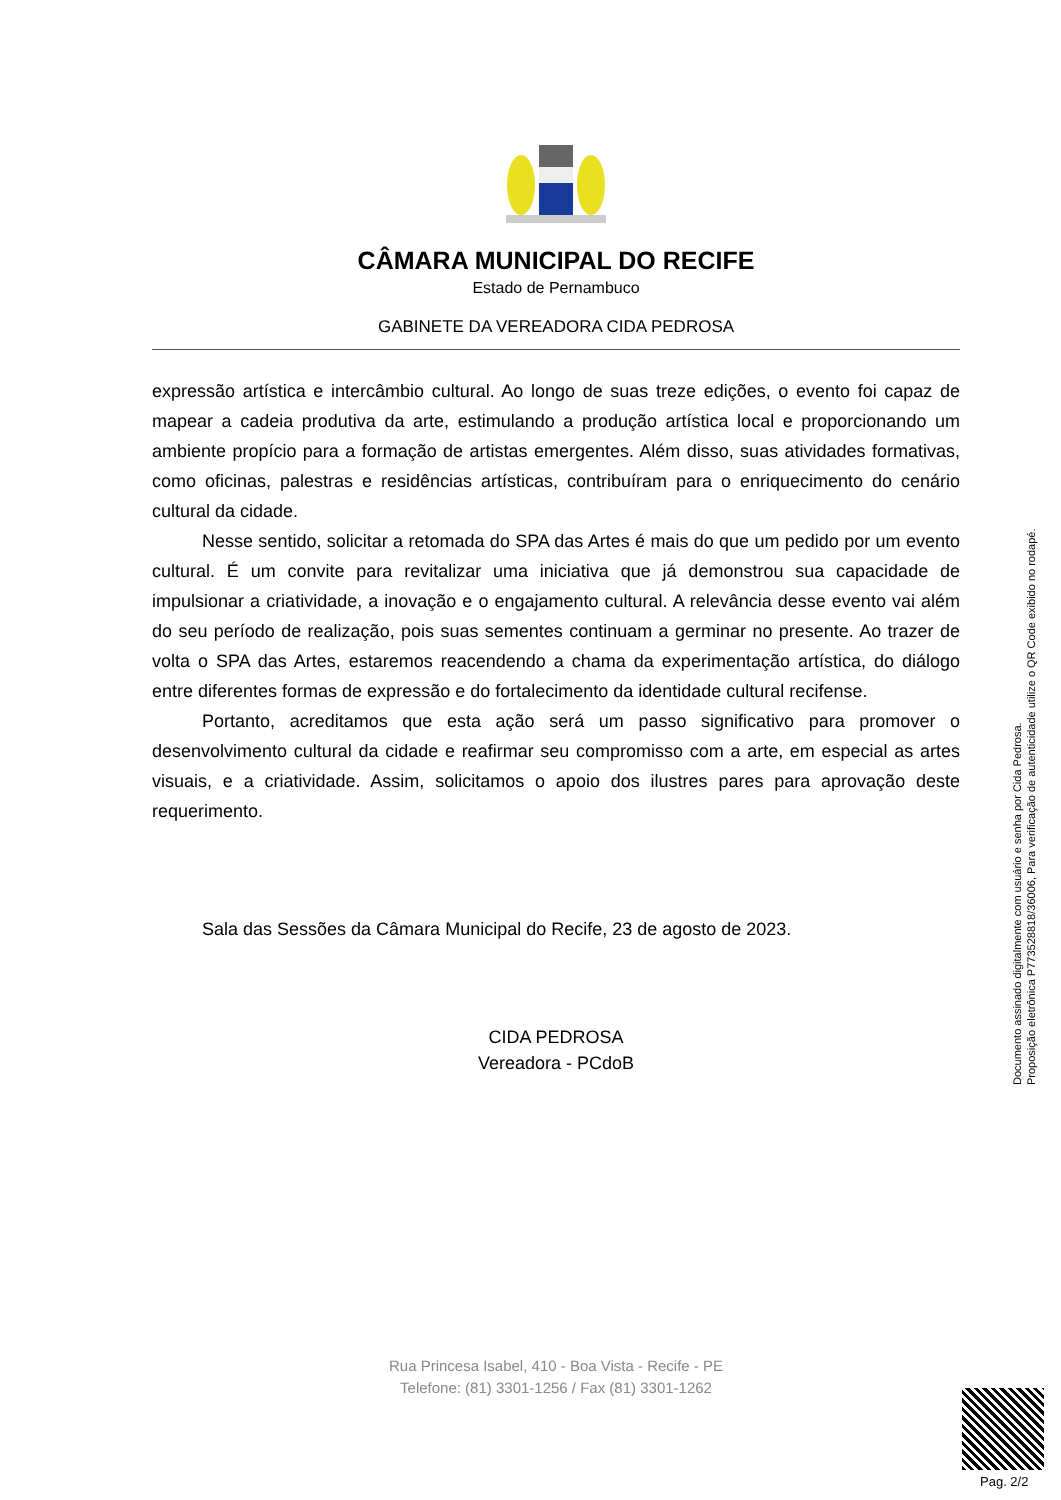CÂMARA MUNICIPAL DO RECIFE
Estado de Pernambuco
GABINETE DA VEREADORA CIDA PEDROSA
expressão artística e intercâmbio cultural. Ao longo de suas treze edições, o evento foi capaz de mapear a cadeia produtiva da arte, estimulando a produção artística local e proporcionando um ambiente propício para a formação de artistas emergentes. Além disso, suas atividades formativas, como oficinas, palestras e residências artísticas, contribuíram para o enriquecimento do cenário cultural da cidade.
Nesse sentido, solicitar a retomada do SPA das Artes é mais do que um pedido por um evento cultural. É um convite para revitalizar uma iniciativa que já demonstrou sua capacidade de impulsionar a criatividade, a inovação e o engajamento cultural. A relevância desse evento vai além do seu período de realização, pois suas sementes continuam a germinar no presente. Ao trazer de volta o SPA das Artes, estaremos reacendendo a chama da experimentação artística, do diálogo entre diferentes formas de expressão e do fortalecimento da identidade cultural recifense.
Portanto, acreditamos que esta ação será um passo significativo para promover o desenvolvimento cultural da cidade e reafirmar seu compromisso com a arte, em especial as artes visuais, e a criatividade. Assim, solicitamos o apoio dos ilustres pares para aprovação deste requerimento.
Sala das Sessões da Câmara Municipal do Recife, 23 de agosto de 2023.
CIDA PEDROSA
Vereadora - PCdoB
Rua Princesa Isabel, 410 - Boa Vista - Recife - PE
Telefone: (81) 3301-1256 / Fax (81) 3301-1262
Documento assinado digitalmente com usuário e senha por Cida Pedrosa.
Proposição eletrônica P773528818/36006, Para verificação de autenticidade utilize o QR Code exibido no rodapé.
Pag. 2/2